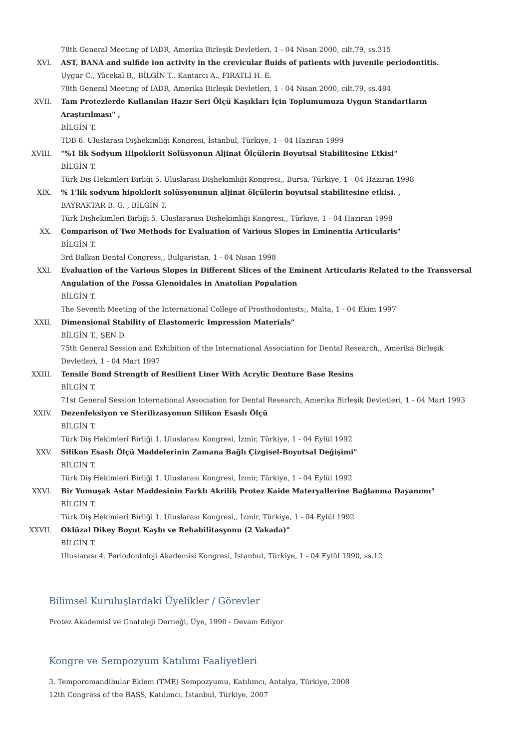78th General Meeting of IADR, Amerika Birleşik Devletleri, 1 - 04 Nisan 2000, cilt.79, ss.315
XVI. AST, BANA and sulfide ion activity in the crevicular fluids of patients with juvenile periodontitis.
Uygur C., Yücekal B., BİLGİN T., Kantarcı A., FIRATLI H. E.
78th General Meeting of IADR, Amerika Birleşik Devletleri, 1 - 04 Nisan 2000, cilt.79, ss.484
XVII. Tam Protezlerde Kullanılan Hazır Seri Ölçü Kaşıkları İçin Toplumumuza Uygun Standartların Araştırılması" ,
BİLGİN T.
TDB 6. Uluslarası Dişhekimliği Kongresi, İstanbul, Türkiye, 1 - 04 Haziran 1999
XVIII. "%1 lik Sodyum Hipoklorit Solüsyonun Aljinat Ölçülerin Boyutsal Stabilitesine Etkisi"
BİLGİN T.
Türk Diş Hekimleri Birliği 5. Uluslarası Dişhekimliği Kongresi,, Bursa, Türkiye, 1 - 04 Haziran 1998
XIX. % 1'lik sodyum hipoklorit solüsyonunun aljinat ölçülerin boyutsal stabilitesine etkisi. ,
BAYRAKTAR B. G. , BİLGİN T.
Türk Dişhekimleri Birliği 5. Uluslararası Dişhekimliği Kongresi,, Türkiye, 1 - 04 Haziran 1998
XX. Comparison of Two Methods for Evaluation of Various Slopes in Eminentia Articularis"
BİLGİN T.
3rd Balkan Dental Congress,, Bulgaristan, 1 - 04 Nisan 1998
XXI. Evaluation of the Various Slopes in Different Slices of the Eminent Articularis Related to the Transversal Angulation of the Fossa Glenoidales in Anatolian Population
BİLGİN T.
The Seventh Meeting of the International College of Prosthodontists;, Malta, 1 - 04 Ekim 1997
XXII. Dimensional Stability of Elastomeric Impression Materials"
BİLGİN T., ŞEN D.
75th General Session and Exhibition of the International Association for Dental Research,, Amerika Birleşik Devletleri, 1 - 04 Mart 1997
XXIII. Tensile Bond Strength of Resilient Liner With Acrylic Denture Base Resins
BİLGİN T.
71st General Session International Association for Dental Research, Amerika Birleşik Devletleri, 1 - 04 Mart 1993
XXIV. Dezenfeksiyon ve Sterilizasyonun Silikon Esaslı Ölçü
BİLGİN T.
Türk Diş Hekimleri Birliği 1. Uluslarası Kongresi, İzmir, Türkiye, 1 - 04 Eylül 1992
XXV. Silikon Esaslı Ölçü Maddelerinin Zamana Bağlı Çizgisel-Boyutsal Değişimi"
BİLGİN T.
Türk Diş Hekimleri Birliği 1. Uluslarası Kongresi, İzmir, Türkiye, 1 - 04 Eylül 1992
XXVI. Bir Yumuşak Astar Maddesinin Farklı Akrilik Protez Kaide Materyallerine Bağlanma Dayanımı"
BİLGİN T.
Türk Diş Hekimleri Birliği 1. Uluslarası Kongresi,, İzmir, Türkiye, 1 - 04 Eylül 1992
XXVII. Oklüzal Dikey Boyut Kaybı ve Rehabilitasyonu (2 Vakada)"
BİLGİN T.
Uluslarası 4. Periodontoloji Akademisi Kongresi, İstanbul, Türkiye, 1 - 04 Eylül 1990, ss.12
Bilimsel Kuruluşlardaki Üyelikler / Görevler
Protez Akademisi ve Gnatoloji Derneği, Üye, 1990 - Devam Ediyor
Kongre ve Sempozyum Katılımı Faaliyetleri
3. Temporomandibular Eklem (TME) Sempozyumu, Katılımcı, Antalya, Türkiye, 2008
12th Congress of the BASS, Katılımcı, İstanbul, Türkiye, 2007